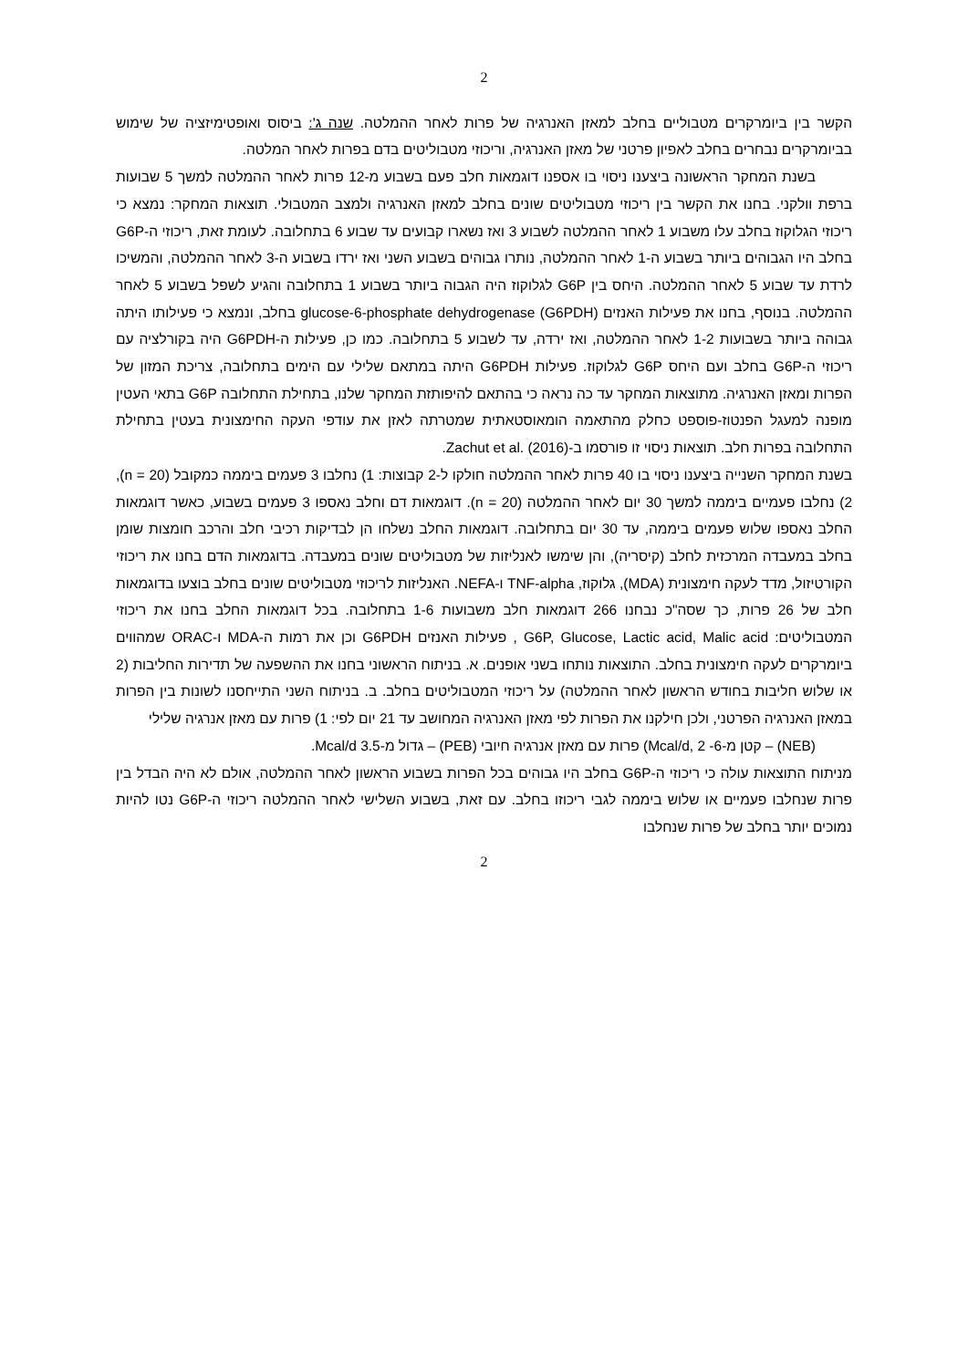2
הקשר בין ביומרקרים מטבוליים בחלב למאזן האנרגיה של פרות לאחר ההמלטה. שנה ג': ביסוס ואופטימיזציה של שימוש בביומרקרים נבחרים בחלב לאפיון פרטני של מאזן האנרגיה, וריכוזי מטבוליטים בדם בפרות לאחר המלטה.
בשנת המחקר הראשונה ביצענו ניסוי בו אספנו דוגמאות חלב פעם בשבוע מ-12 פרות לאחר ההמלטה למשך 5 שבועות ברפת וולקני. בחנו את הקשר בין ריכוזי מטבוליטים שונים בחלב למאזן האנרגיה ולמצב המטבולי. תוצאות המחקר: נמצא כי ריכוזי הגלוקוז בחלב עלו משבוע 1 לאחר ההמלטה לשבוע 3 ואז נשארו קבועים עד שבוע 6 בתחלובה. לעומת זאת, ריכוזי ה-G6P בחלב היו הגבוהים ביותר בשבוע ה-1 לאחר ההמלטה, נותרו גבוהים בשבוע השני ואז ירדו בשבוע ה-3 לאחר ההמלטה, והמשיכו לרדת עד שבוע 5 לאחר ההמלטה. היחס בין G6P לגלוקוז היה הגבוה ביותר בשבוע 1 בתחלובה והגיע לשפל בשבוע 5 לאחר ההמלטה. בנוסף, בחנו את פעילות האנזים glucose-6-phosphate dehydrogenase (G6PDH) בחלב, ונמצא כי פעילותו היתה גבוהה ביותר בשבועות 1-2 לאחר ההמלטה, ואז ירדה, עד לשבוע 5 בתחלובה. כמו כן, פעילות ה-G6PDH היה בקורלציה עם ריכוזי ה-G6P בחלב ועם היחס G6P לגלוקוז. פעילות G6PDH היתה במתאם שלילי עם הימים בתחלובה, צריכת המזון של הפרות ומאזן האנרגיה. מתוצאות המחקר עד כה נראה כי בהתאם להיפותזת המחקר שלנו, בתחילת התחלובה G6P בתאי העטין מופנה למעגל הפנטוז-פוספט כחלק מהתאמה הומאוסטאתית שמטרתה לאזן את עודפי העקה החימצונית בעטין בתחילת התחלובה בפרות חלב. תוצאות ניסוי זו פורסמו ב-Zachut et al. (2016).
בשנת המחקר השנייה ביצענו ניסוי בו 40 פרות לאחר ההמלטה חולקו ל-2 קבוצות: 1) נחלבו 3 פעמים ביממה כמקובל (n = 20), 2) נחלבו פעמיים ביממה למשך 30 יום לאחר ההמלטה (n = 20). דוגמאות דם וחלב נאספו 3 פעמים בשבוע, כאשר דוגמאות החלב נאספו שלוש פעמים ביממה, עד 30 יום בתחלובה. דוגמאות החלב נשלחו הן לבדיקות רכיבי חלב והרכב חומצות שומן בחלב במעבדה המרכזית לחלב (קיסריה), והן שימשו לאנליזות של מטבוליטים שונים במעבדה. בדוגמאות הדם בחנו את ריכוזי הקורטיזול, מדד לעקה חימצונית (MDA), גלוקוז, TNF-alpha ו-NEFA. האנליזות לריכוזי מטבוליטים שונים בחלב בוצעו בדוגמאות חלב של 26 פרות, כך שסה"כ נבחנו 266 דוגמאות חלב משבועות 1-6 בתחלובה. בכל דוגמאות החלב בחנו את ריכוזי המטבוליטים: G6P, Glucose, Lactic acid, Malic acid , פעילות האנזים G6PDH וכן את רמות ה-MDA ו-ORAC שמהווים ביומרקרים לעקה חימצונית בחלב. התוצאות נותחו בשני אופנים. א. בניתוח הראשוני בחנו את ההשפעה של תדירות החליבות (2 או שלוש חליבות בחודש הראשון לאחר ההמלטה) על ריכוזי המטבוליטים בחלב. ב. בניתוח השני התייחסנו לשונות בין הפרות במאזן האנרגיה הפרטני, ולכן חילקנו את הפרות לפי מאזן האנרגיה המחושב עד 21 יום לפי: 1) פרות עם מאזן אנרגיה שלילי
(NEB) – קטן מ-6- Mcal/d, 2) פרות עם מאזן אנרגיה חיובי (PEB) – גדול מ-3.5 Mcal/d.
מניתוח התוצאות עולה כי ריכוזי ה-G6P בחלב היו גבוהים בכל הפרות בשבוע הראשון לאחר ההמלטה, אולם לא היה הבדל בין פרות שנחלבו פעמיים או שלוש ביממה לגבי ריכוזו בחלב. עם זאת, בשבוע השלישי לאחר ההמלטה ריכוזי ה-G6P נטו להיות נמוכים יותר בחלב של פרות שנחלבו
2